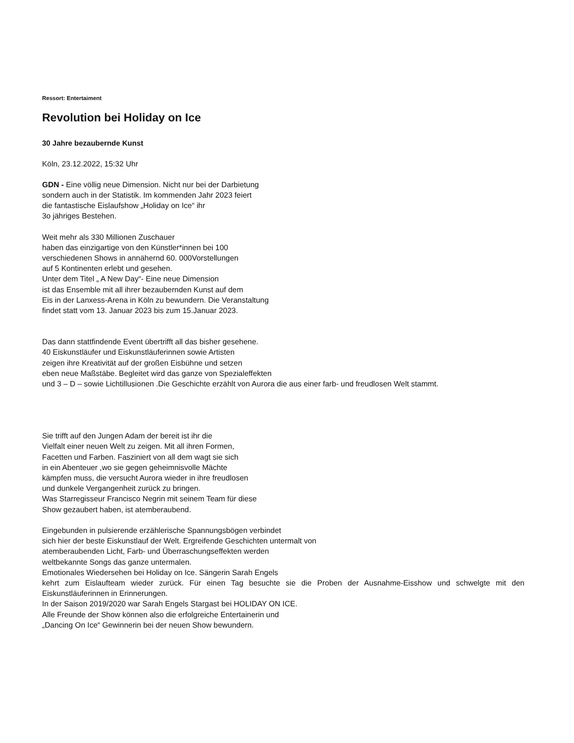Ressort: Entertaiment
Revolution bei Holiday on Ice
30 Jahre bezaubernde Kunst
Köln, 23.12.2022, 15:32 Uhr
GDN - Eine völlig neue Dimension. Nicht nur bei der Darbietung
sondern auch in der Statistik. Im kommenden Jahr 2023 feiert
die fantastische Eislaufshow „Holiday on Ice“ ihr
3o jähriges Bestehen.
Weit mehr als 330 Millionen Zuschauer
haben das einzigartige von den Künstler*innen bei 100
verschiedenen Shows in annähernd 60. 000Vorstellungen
auf 5 Kontinenten erlebt und gesehen.
Unter dem Titel „ A New Day“- Eine neue Dimension
ist das Ensemble mit all ihrer bezaubernden Kunst auf dem
Eis in der Lanxess-Arena in Köln zu bewundern. Die Veranstaltung
findet statt vom 13. Januar 2023 bis zum 15.Januar 2023.
Das dann stattfindende Event übertrifft all das bisher gesehene.
40 Eiskunstläufer und Eiskunstläuferinnen sowie Artisten
zeigen ihre Kreativität auf der großen Eisbühne und setzen
eben neue Maßstäbe. Begleitet wird das ganze von Spezialeffekten
und 3 – D – sowie Lichtillusionen .Die Geschichte erzählt von Aurora die aus einer farb- und freudlosen Welt stammt.
Sie trifft auf den Jungen Adam der bereit ist ihr die
Vielfalt einer neuen Welt zu zeigen. Mit all ihren Formen,
Facetten und Farben. Fasziniert von all dem wagt sie sich
in ein Abenteuer ,wo sie gegen geheimnisvolle Mächte
kämpfen muss, die versucht Aurora wieder in ihre freudlosen
und dunkele Vergangenheit zurück zu bringen.
Was Starregisseur Francisco Negrin mit seinem Team für diese
Show gezaubert haben, ist atemberaubend.
Eingebunden in pulsierende erzählerische Spannungsbögen verbindet
sich hier der beste Eiskunstlauf der Welt. Ergreifende Geschichten untermalt von
atemberaubenden Licht, Farb- und Überraschungseffekten werden
weltbekannte Songs das ganze untermalen.
Emotionales Wiedersehen bei Holiday on Ice. Sängerin Sarah Engels
kehrt zum Eislaufteam wieder zurück. Für einen Tag besuchte sie die Proben der Ausnahme-Eisshow und schwelgte mit den Eiskunstläuferinnen in Erinnerungen.
In der Saison 2019/2020 war Sarah Engels Stargast bei HOLIDAY ON ICE.
Alle Freunde der Show können also die erfolgreiche Entertainerin und
„Dancing On Ice“ Gewinnerin bei der neuen Show bewundern.